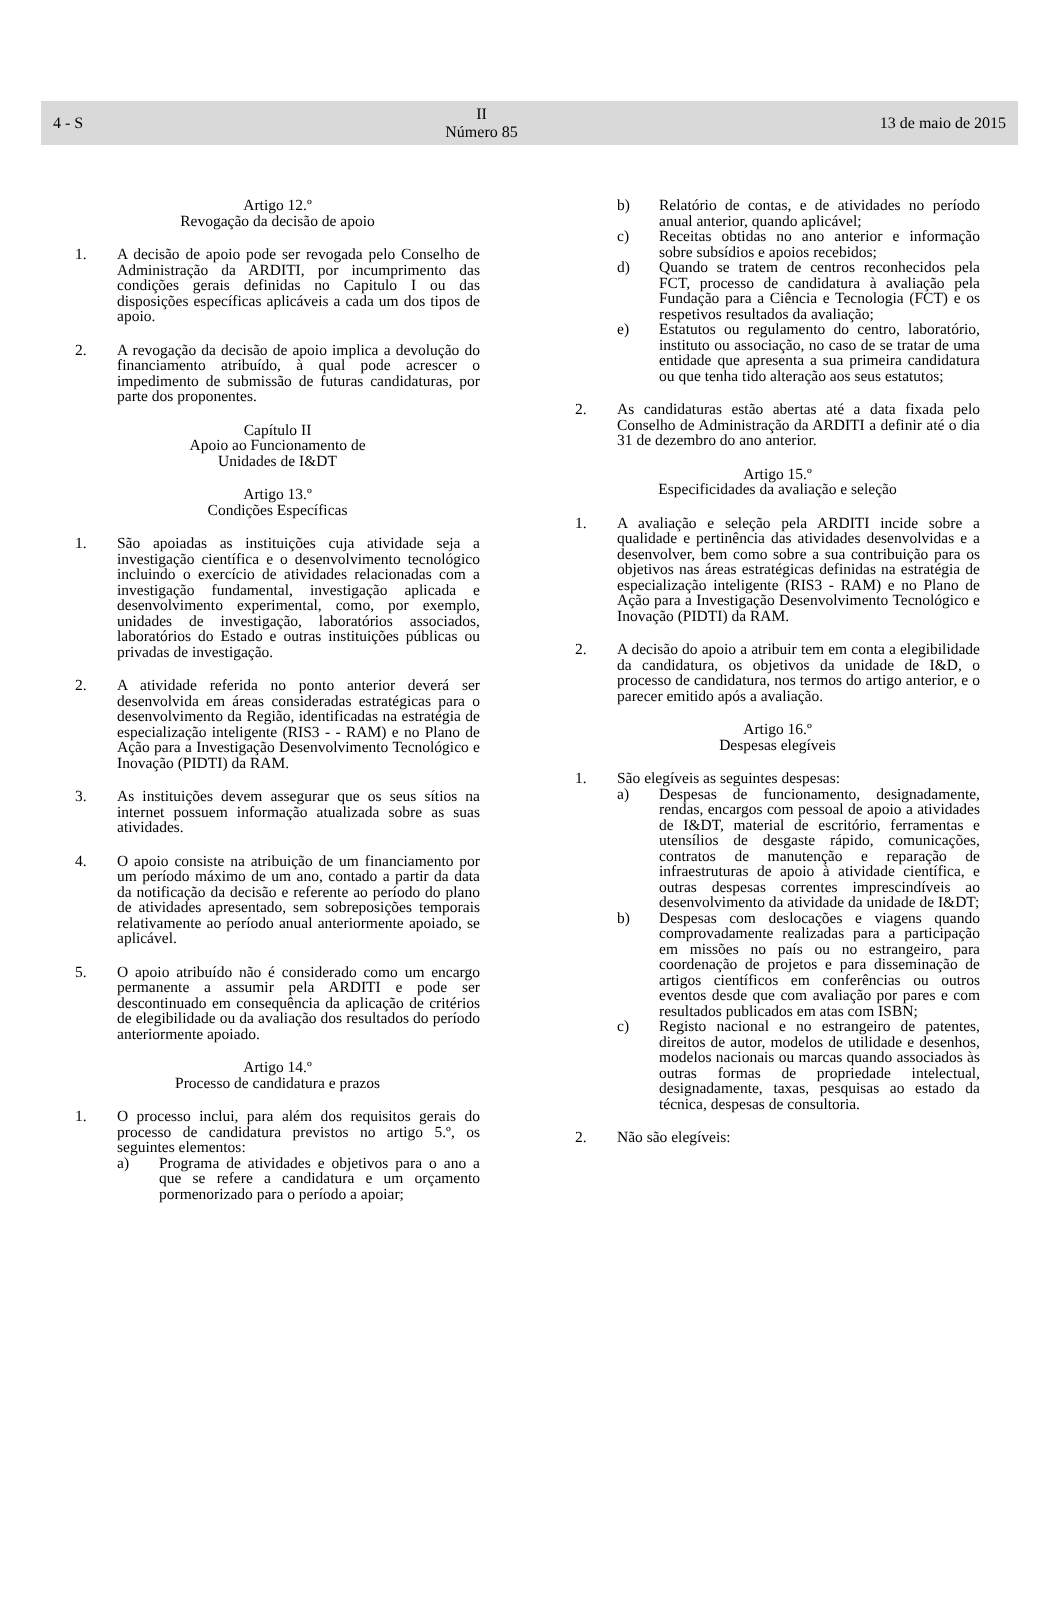4 - S
II
Número 85
13 de maio de 2015
Artigo 12.º
Revogação da decisão de apoio
1. A decisão de apoio pode ser revogada pelo Conselho de Administração da ARDITI, por incumprimento das condições gerais definidas no Capitulo I ou das disposições específicas aplicáveis a cada um dos tipos de apoio.
2. A revogação da decisão de apoio implica a devolução do financiamento atribuído, à qual pode acrescer o impedimento de submissão de futuras candidaturas, por parte dos proponentes.
Capítulo II
Apoio ao Funcionamento de
Unidades de I&DT
Artigo 13.º
Condições Específicas
1. São apoiadas as instituições cuja atividade seja a investigação científica e o desenvolvimento tecnológico incluindo o exercício de atividades relacionadas com a investigação fundamental, investigação aplicada e desenvolvimento experimental, como, por exemplo, unidades de investigação, laboratórios associados, laboratórios do Estado e outras instituições públicas ou privadas de investigação.
2. A atividade referida no ponto anterior deverá ser desenvolvida em áreas consideradas estratégicas para o desenvolvimento da Região, identificadas na estratégia de especialização inteligente (RIS3 - - RAM) e no Plano de Ação para a Investigação Desenvolvimento Tecnológico e Inovação (PIDTI) da RAM.
3. As instituições devem assegurar que os seus sítios na internet possuem informação atualizada sobre as suas atividades.
4. O apoio consiste na atribuição de um financiamento por um período máximo de um ano, contado a partir da data da notificação da decisão e referente ao período do plano de atividades apresentado, sem sobreposições temporais relativamente ao período anual anteriormente apoiado, se aplicável.
5. O apoio atribuído não é considerado como um encargo permanente a assumir pela ARDITI e pode ser descontinuado em consequência da aplicação de critérios de elegibilidade ou da avaliação dos resultados do período anteriormente apoiado.
Artigo 14.º
Processo de candidatura e prazos
1. O processo inclui, para além dos requisitos gerais do processo de candidatura previstos no artigo 5.º, os seguintes elementos:
a) Programa de atividades e objetivos para o ano a que se refere a candidatura e um orçamento pormenorizado para o período a apoiar;
b) Relatório de contas, e de atividades no período anual anterior, quando aplicável;
c) Receitas obtidas no ano anterior e informação sobre subsídios e apoios recebidos;
d) Quando se tratem de centros reconhecidos pela FCT, processo de candidatura à avaliação pela Fundação para a Ciência e Tecnologia (FCT) e os respetivos resultados da avaliação;
e) Estatutos ou regulamento do centro, laboratório, instituto ou associação, no caso de se tratar de uma entidade que apresenta a sua primeira candidatura ou que tenha tido alteração aos seus estatutos;
2. As candidaturas estão abertas até a data fixada pelo Conselho de Administração da ARDITI a definir até o dia 31 de dezembro do ano anterior.
Artigo 15.º
Especificidades da avaliação e seleção
1. A avaliação e seleção pela ARDITI incide sobre a qualidade e pertinência das atividades desenvolvidas e a desenvolver, bem como sobre a sua contribuição para os objetivos nas áreas estratégicas definidas na estratégia de especialização inteligente (RIS3 - RAM) e no Plano de Ação para a Investigação Desenvolvimento Tecnológico e Inovação (PIDTI) da RAM.
2. A decisão do apoio a atribuir tem em conta a elegibilidade da candidatura, os objetivos da unidade de I&D, o processo de candidatura, nos termos do artigo anterior, e o parecer emitido após a avaliação.
Artigo 16.º
Despesas elegíveis
1. São elegíveis as seguintes despesas:
a) Despesas de funcionamento, designadamente, rendas, encargos com pessoal de apoio a atividades de I&DT, material de escritório, ferramentas e utensílios de desgaste rápido, comunicações, contratos de manutenção e reparação de infraestruturas de apoio à atividade científica, e outras despesas correntes imprescindíveis ao desenvolvimento da atividade da unidade de I&DT;
b) Despesas com deslocações e viagens quando comprovadamente realizadas para a participação em missões no país ou no estrangeiro, para coordenação de projetos e para disseminação de artigos científicos em conferências ou outros eventos desde que com avaliação por pares e com resultados publicados em atas com ISBN;
c) Registo nacional e no estrangeiro de patentes, direitos de autor, modelos de utilidade e desenhos, modelos nacionais ou marcas quando associados às outras formas de propriedade intelectual, designadamente, taxas, pesquisas ao estado da técnica, despesas de consultoria.
2. Não são elegíveis: